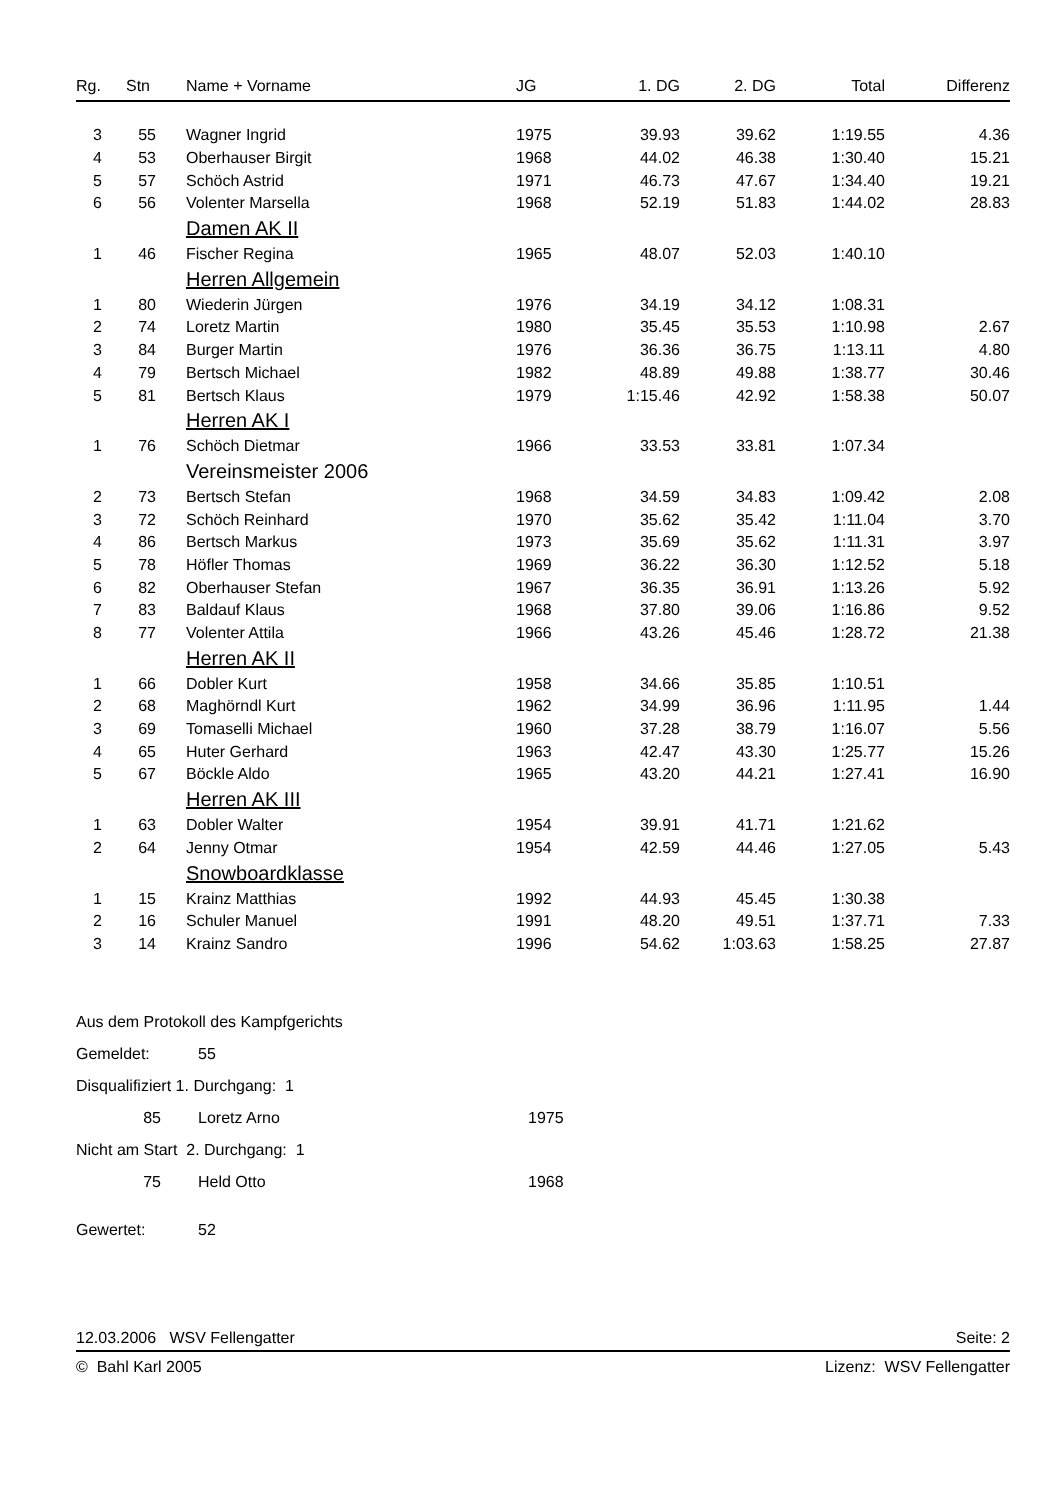| Rg. | Stn | Name + Vorname | JG | 1. DG | 2. DG | Total | Differenz |
| --- | --- | --- | --- | --- | --- | --- | --- |
| 3 | 55 | Wagner Ingrid | 1975 | 39.93 | 39.62 | 1:19.55 | 4.36 |
| 4 | 53 | Oberhauser Birgit | 1968 | 44.02 | 46.38 | 1:30.40 | 15.21 |
| 5 | 57 | Schöch Astrid | 1971 | 46.73 | 47.67 | 1:34.40 | 19.21 |
| 6 | 56 | Volenter Marsella | 1968 | 52.19 | 51.83 | 1:44.02 | 28.83 |
| | | Damen AK II | | | | | |
| 1 | 46 | Fischer Regina | 1965 | 48.07 | 52.03 | 1:40.10 | |
| | | Herren Allgemein | | | | | |
| 1 | 80 | Wiederin Jürgen | 1976 | 34.19 | 34.12 | 1:08.31 | |
| 2 | 74 | Loretz Martin | 1980 | 35.45 | 35.53 | 1:10.98 | 2.67 |
| 3 | 84 | Burger Martin | 1976 | 36.36 | 36.75 | 1:13.11 | 4.80 |
| 4 | 79 | Bertsch Michael | 1982 | 48.89 | 49.88 | 1:38.77 | 30.46 |
| 5 | 81 | Bertsch Klaus | 1979 | 1:15.46 | 42.92 | 1:58.38 | 50.07 |
| | | Herren AK I | | | | | |
| 1 | 76 | Schöch Dietmar | 1966 | 33.53 | 33.81 | 1:07.34 | |
| | | Vereinsmeister 2006 | | | | | |
| 2 | 73 | Bertsch Stefan | 1968 | 34.59 | 34.83 | 1:09.42 | 2.08 |
| 3 | 72 | Schöch Reinhard | 1970 | 35.62 | 35.42 | 1:11.04 | 3.70 |
| 4 | 86 | Bertsch Markus | 1973 | 35.69 | 35.62 | 1:11.31 | 3.97 |
| 5 | 78 | Höfler Thomas | 1969 | 36.22 | 36.30 | 1:12.52 | 5.18 |
| 6 | 82 | Oberhauser Stefan | 1967 | 36.35 | 36.91 | 1:13.26 | 5.92 |
| 7 | 83 | Baldauf Klaus | 1968 | 37.80 | 39.06 | 1:16.86 | 9.52 |
| 8 | 77 | Volenter Attila | 1966 | 43.26 | 45.46 | 1:28.72 | 21.38 |
| | | Herren AK II | | | | | |
| 1 | 66 | Dobler Kurt | 1958 | 34.66 | 35.85 | 1:10.51 | |
| 2 | 68 | Maghörndl Kurt | 1962 | 34.99 | 36.96 | 1:11.95 | 1.44 |
| 3 | 69 | Tomaselli Michael | 1960 | 37.28 | 38.79 | 1:16.07 | 5.56 |
| 4 | 65 | Huter Gerhard | 1963 | 42.47 | 43.30 | 1:25.77 | 15.26 |
| 5 | 67 | Böckle Aldo | 1965 | 43.20 | 44.21 | 1:27.41 | 16.90 |
| | | Herren AK III | | | | | |
| 1 | 63 | Dobler Walter | 1954 | 39.91 | 41.71 | 1:21.62 | |
| 2 | 64 | Jenny Otmar | 1954 | 42.59 | 44.46 | 1:27.05 | 5.43 |
| | | Snowboardklasse | | | | | |
| 1 | 15 | Krainz Matthias | 1992 | 44.93 | 45.45 | 1:30.38 | |
| 2 | 16 | Schuler Manuel | 1991 | 48.20 | 49.51 | 1:37.71 | 7.33 |
| 3 | 14 | Krainz Sandro | 1996 | 54.62 | 1:03.63 | 1:58.25 | 27.87 |
Aus dem Protokoll des Kampfgerichts
Gemeldet: 55
Disqualifiziert 1. Durchgang: 1
85 Loretz Arno 1975
Nicht am Start 2. Durchgang: 1
75 Held Otto 1968
Gewertet: 52
12.03.2006 WSV Fellengatter Seite: 2
© Bahl Karl 2005 Lizenz: WSV Fellengatter